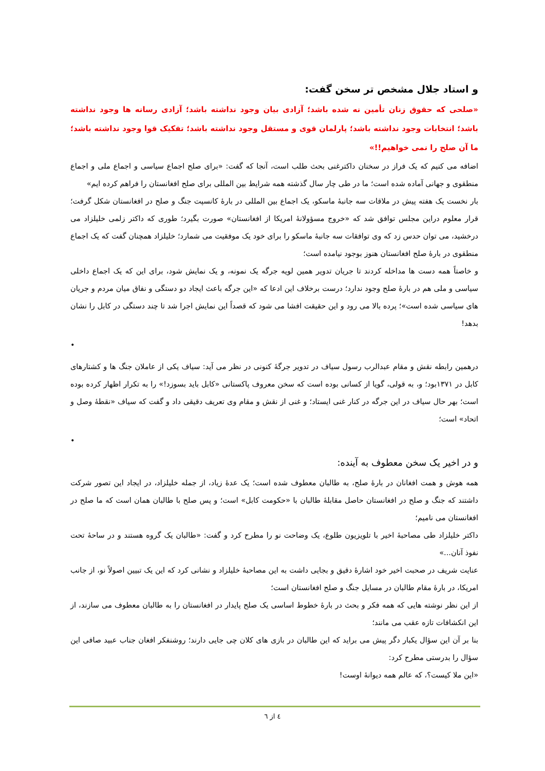و استاد جلال مشخص تر سخن گفت:
«صلحی که حقوق زنان تأمین نه شده باشد؛ آزادی بیان وجود نداشته باشد؛ آزادی رسانه ها وجود نداشته باشد؛ انتخابات وجود نداشته باشد؛ پارلمان قوی و مستقل وجود نداشته باشد؛ تفکیک قوا وجود نداشته باشد؛ ما آن صلح را نمی خواهیم!!»
اضافه می کنیم که یک فراز در سخنان داکترغنی بحث طلب است، آنجا که گفت: «برای صلح اجماع سیاسی و اجماع ملی و اجماع منطقوی و جهانی آماده شده است؛ ما در طی چار سال گذشته همه شرایط بین المللی برای صلح افغانستان را فراهم کرده ایم»
بار نخست یک هفته پیش در ملاقات سه جانبهٔ ماسکو، یک اجماع بین المللی در بارهٔ کانسپت جنگ و صلح در افغانستان شکل گرفت؛ قرار معلوم دراین مجلس توافق شد که «خروج مسؤولانهٔ امریکا از افغانستان» صورت بگیرد؛ طوری که داکتر زلمی خلیلزاد می درخشید، می توان حدس زد که وی توافقات سه جانبهٔ ماسکو را برای خود یک موفقیت می شمارد؛ خلیلزاد همچنان گفت که یک اجماع منطقوی در بارهٔ صلح افغانستان هنوز بوجود نیامده است؛
و خاصتاً همه دست ها مداخله کردند تا جریان تدویر همین لویه جرگه یک نمونه، و یک نمایش شود، برای این که یک اجماع داخلی سیاسی و ملی هم در بارهٔ صلح وجود ندارد؛ درست برخلاف این ادعا که «این جرگه باعث ایجاد دو دستگی و نفاق میان مردم و جریان های سیاسی شده است»؛ پرده بالا می رود و این حقیقت افشا می شود که قصداً این نمایش اجرا شد تا چند دستگی در کابل را نشان بدهد!
•
درهمین رابطه نقش و مقام عبدالرب رسول سیاف در تدویر جرگهٔ کنونی در نظر می آید: سیاف یکی از عاملان جنگ ها و کشتارهای کابل در ۱۳۷۱بود؛ و، به قولی، گویا از کسانی بوده است که سخن معروف پاکستانی «کابل باید بسوزد!» را به تکرار اظهار کرده بوده است؛ بهر حال سیاف در این جرگه در کنار غنی ایستاد؛ و غنی از نقش و مقام وی تعریف دقیقی داد و گفت که سیاف «نقطهٔ وصل و اتحاد» است؛
•
و در اخیر یک سخن معطوف به آینده:
همه هوش و همت افغانان در بارهٔ صلح، به طالبان معطوف شده است؛ یک عدهٔ زیاد، از جمله خلیلزاد، در ایجاد این تصور شرکت داشتند که جنگ و صلح در افغانستان حاصل مقابلهٔ طالبان با «حکومت کابل» است؛ و پس صلح با طالبان همان است که ما صلح در افغانستان می نامیم؛
داکتر خلیلزاد طی مصاحبهٔ اخیر با تلویزیون طلوع، یک وضاحت نو را مطرح کرد و گفت: «طالبان یک گروه هستند و در ساحهٔ تحت نفوذ آنان...»
عنایت شریف در صحبت اخیر خود اشارهٔ دقیق و بجایی داشت به این مصاحبهٔ خلیلزاد و نشانی کرد که این یک تبیین اصولاً نو، از جانب امریکا، در بارهٔ مقام طالبان در مسایل جنگ و صلح افغانستان است؛
از این نظر نوشته هایی که همه فکر و بحث در بارهٔ خطوط اساسی یک صلح پایدار در افغانستان را به طالبان معطوف می سازند، از این انکشافات تازه عقب می مانند؛
بنا بر آن این سؤال یکبار دگر پیش می براید که این طالبان در بازی های کلان چی جایی دارند؛ روشنفکر افغان جناب عبید صافی این سؤال را بدرستی مطرح کرد:
«این ملا کیست؟، که عالم همه دیوانهٔ اوست!
٤ از ٦